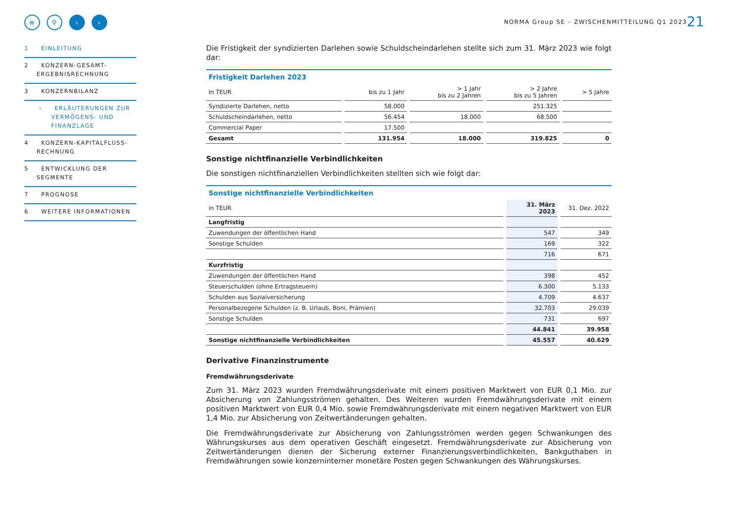NORMA Group SE – ZWISCHENMITTEILUNG Q1 2023
21
≡ ⚲ ‹ ›
1 EINLEITUNG
2 KONZERN-GESAMT-ERGEBNISRECHNUNG
3 KONZERNBILANZ
› ERLÄUTERUNGEN ZUR VERMÖGENS- UND FINANZLAGE
4 KONZERN-KAPITALFLUSS-RECHNUNG
5 ENTWICKLUNG DER SEGMENTE
7 PROGNOSE
6 WEITERE INFORMATIONEN
Die Fristigkeit der syndizierten Darlehen sowie Schuldscheindarlehen stellte sich zum 31. März 2023 wie folgt dar:
Fristigkeit Darlehen 2023
| In TEUR | bis zu 1 Jahr | > 1 Jahr bis zu 2 Jahren | > 2 Jahre bis zu 5 Jahren | > 5 Jahre |
| --- | --- | --- | --- | --- |
| Syndizierte Darlehen, netto | 58.000 | | 251.325 | |
| Schuldscheindarlehen, netto | 56.454 | 18.000 | 68.500 | |
| Commercial Paper | 17.500 | | | |
| Gesamt | 131.954 | 18.000 | 319.825 | 0 |
Sonstige nichtfinanzielle Verbindlichkeiten
Die sonstigen nichtfinanziellen Verbindlichkeiten stellten sich wie folgt dar:
Sonstige nichtfinanzielle Verbindlichkeiten
| in TEUR | 31. März 2023 | 31. Dez. 2022 |
| --- | --- | --- |
| Langfristig | | |
| Zuwendungen der öffentlichen Hand | 547 | 349 |
| Sonstige Schulden | 169 | 322 |
| | 716 | 671 |
| Kurzfristig | | |
| Zuwendungen der öffentlichen Hand | 398 | 452 |
| Steuerschulden (ohne Ertragsteuern) | 6.300 | 5.133 |
| Schulden aus Sozialversicherung | 4.709 | 4.637 |
| Personalbezogene Schulden (z. B. Urlaub, Boni, Prämien) | 32.703 | 29.039 |
| Sonstige Schulden | 731 | 697 |
| | 44.841 | 39.958 |
| Sonstige nichtfinanzielle Verbindlichkeiten | 45.557 | 40.629 |
Derivative Finanzinstrumente
Fremdwährungsderivate
Zum 31. März 2023 wurden Fremdwährungsderivate mit einem positiven Marktwert von EUR 0,1 Mio. zur Absicherung von Zahlungsströmen gehalten. Des Weiteren wurden Fremdwährungsderivate mit einem positiven Marktwert von EUR 0,4 Mio. sowie Fremdwährungsderivate mit einem negativen Marktwert von EUR 1,4 Mio. zur Absicherung von Zeitwertänderungen gehalten.
Die Fremdwährungsderivate zur Absicherung von Zahlungsströmen werden gegen Schwankungen des Währungskurses aus dem operativen Geschäft eingesetzt. Fremdwährungsderivate zur Absicherung von Zeitwertänderungen dienen der Sicherung externer Finanzierungsverbindlichkeiten, Bankguthaben in Fremdwährungen sowie konzerninterner monetäre Posten gegen Schwankungen des Währungskurses.